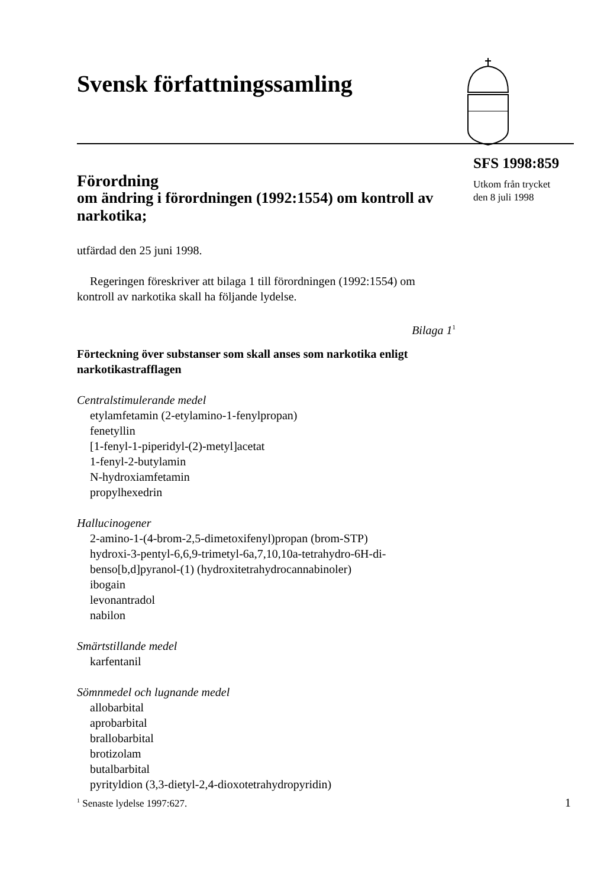Svensk författningssamling
SFS 1998:859
Utkom från trycket
den 8 juli 1998
Förordning
om ändring i förordningen (1992:1554) om kontroll av narkotika;
utfärdad den 25 juni 1998.
Regeringen föreskriver att bilaga 1 till förordningen (1992:1554) om kontroll av narkotika skall ha följande lydelse.
Bilaga 1<sup>1</sup>
Förteckning över substanser som skall anses som narkotika enligt narkotikastrafflagen
Centralstimulerande medel
etylamfetamin (2-etylamino-1-fenylpropan)
fenetyllin
[1-fenyl-1-piperidyl-(2)-metyl]acetat
1-fenyl-2-butylamin
N-hydroxiamfetamin
propylhexedrin
Hallucinogener
2-amino-1-(4-brom-2,5-dimetoxifenyl)propan (brom-STP)
hydroxi-3-pentyl-6,6,9-trimetyl-6a,7,10,10a-tetrahydro-6H-di-
benso[b,d]pyranol-(1) (hydroxitetrahydrocannabinoler)
ibogain
levonantradol
nabilon
Smärtstillande medel
karfentanil
Sömnmedel och lugnande medel
allobarbital
aprobarbital
brallobarbital
brotizolam
butalbarbital
pyrityldion (3,3-dietyl-2,4-dioxotetrahydropyridin)
<sup>1</sup> Senaste lydelse 1997:627. 1